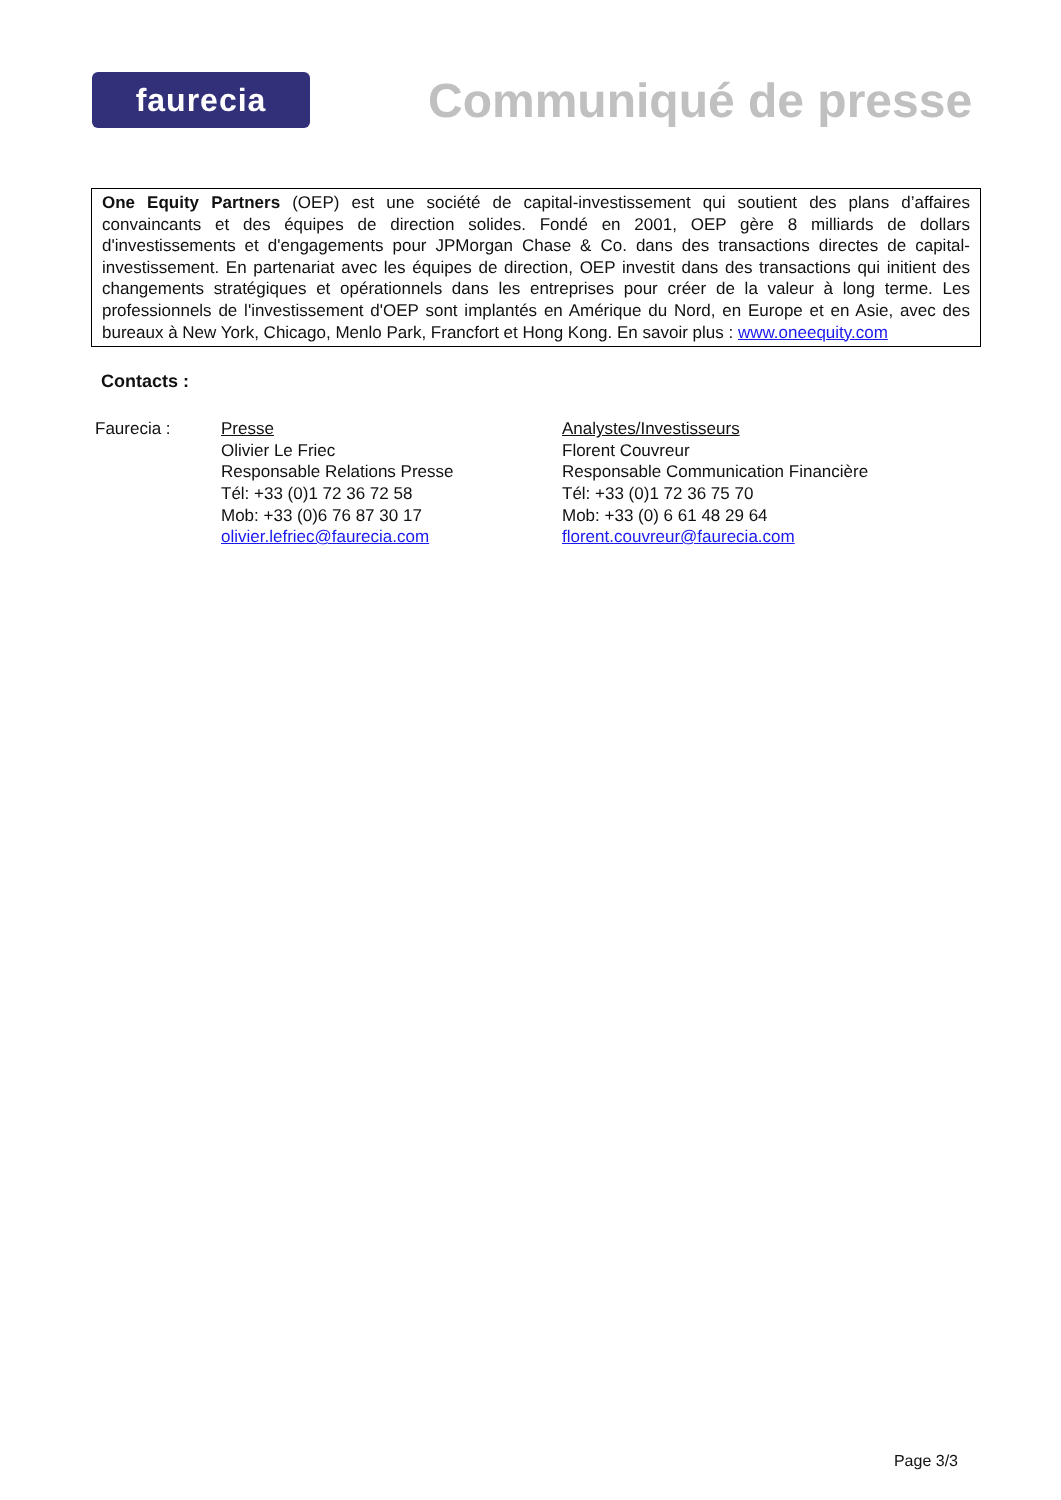faurecia
Communiqué de presse
One Equity Partners (OEP) est une société de capital-investissement qui soutient des plans d’affaires convaincants et des équipes de direction solides. Fondé en 2001, OEP gère 8 milliards de dollars d'investissements et d'engagements pour JPMorgan Chase & Co. dans des transactions directes de capital-investissement. En partenariat avec les équipes de direction, OEP investit dans des transactions qui initient des changements stratégiques et opérationnels dans les entreprises pour créer de la valeur à long terme. Les professionnels de l'investissement d'OEP sont implantés en Amérique du Nord, en Europe et en Asie, avec des bureaux à New York, Chicago, Menlo Park, Francfort et Hong Kong. En savoir plus : www.oneequity.com
Contacts :
Faurecia : Presse
Olivier Le Friec
Responsable Relations Presse
Tél: +33 (0)1 72 36 72 58
Mob: +33 (0)6 76 87 30 17
olivier.lefriec@faurecia.com
Analystes/Investisseurs
Florent Couvreur
Responsable Communication Financière
Tél: +33 (0)1 72 36 75 70
Mob: +33 (0) 6 61 48 29 64
florent.couvreur@faurecia.com
Page 3/3